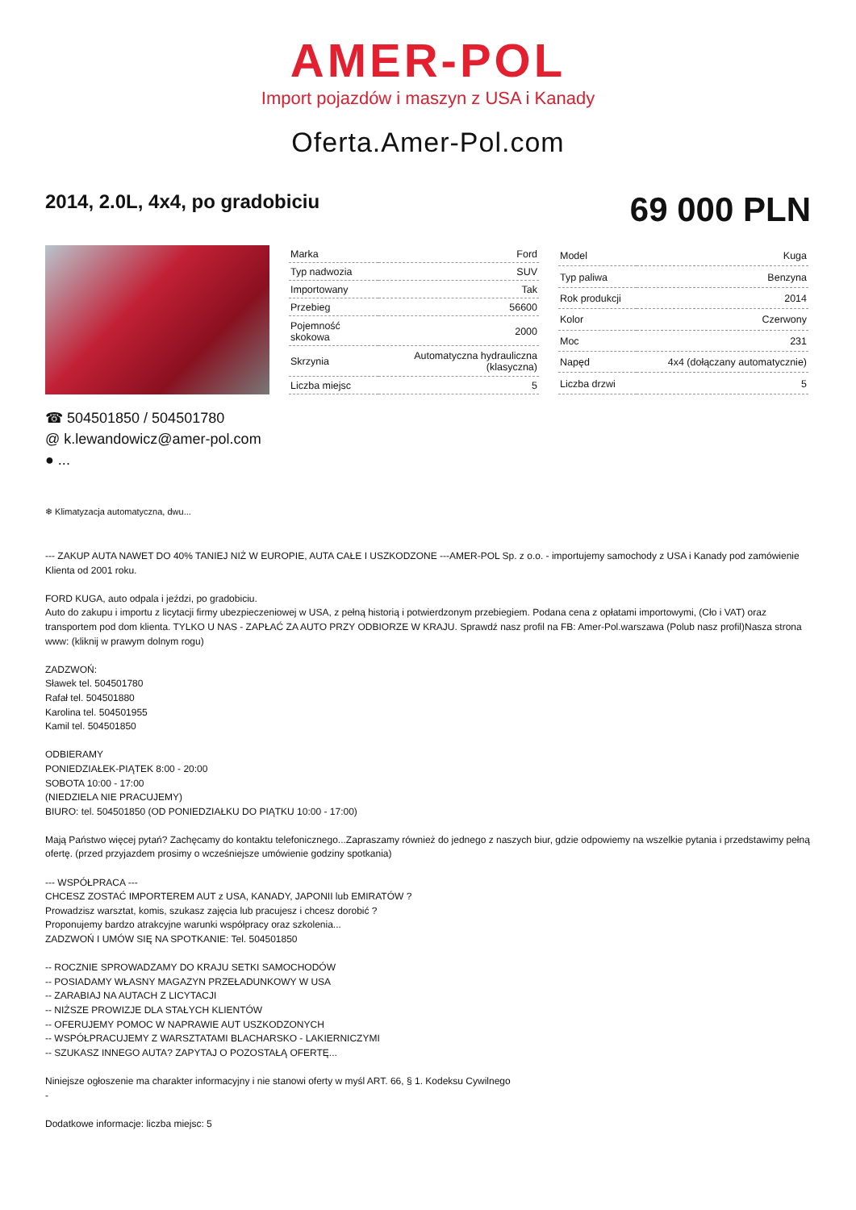AMER-POL
Import pojazdów i maszyn z USA i Kanady
Oferta.Amer-Pol.com
2014, 2.0L, 4x4, po gradobiciu
69 000 PLN
| Marka | Ford |
| Typ nadwozia | SUV |
| Importowany | Tak |
| Przebieg | 56600 |
| Pojemność skokowa | 2000 |
| Skrzynia | Automatyczna hydrauliczna (klasyczna) |
| Liczba miejsc | 5 |
| Model | Kuga |
| Typ paliwa | Benzyna |
| Rok produkcji | 2014 |
| Kolor | Czerwony |
| Moc | 231 |
| Napęd | 4x4 (dołączany automatycznie) |
| Liczba drzwi | 5 |
☎ 504501850 / 504501780
@ k.lewandowicz@amer-pol.com
● ...
❄ Klimatyzacja automatyczna, dwu...
--- ZAKUP AUTA NAWET DO 40% TANIEJ NIŻ W EUROPIE, AUTA CAŁE I USZKODZONE ---AMER-POL Sp. z o.o. - importujemy samochody z USA i Kanady pod zamówienie Klienta od 2001 roku.
FORD KUGA, auto odpala i jeździ, po gradobiciu.
Auto do zakupu i importu z licytacji firmy ubezpieczeniowej w USA, z pełną historią i potwierdzonym przebiegiem. Podana cena z opłatami importowymi, (Cło i VAT) oraz transportem pod dom klienta. TYLKO U NAS - ZAPŁAĆ ZA AUTO PRZY ODBIORZE W KRAJU. Sprawdź nasz profil na FB: Amer-Pol.warszawa (Polub nasz profil)Nasza strona www: (kliknij w prawym dolnym rogu)
ZADZWOŃ:
Sławek tel. 504501780
Rafał tel. 504501880
Karolina tel. 504501955
Kamil tel. 504501850
ODBIERAMY
PONIEDZIAŁEK-PIĄTEK 8:00 - 20:00
SOBOTA 10:00 - 17:00
(NIEDZIELA NIE PRACUJEMY)
BIURO: tel. 504501850 (OD PONIEDZIAŁKU DO PIĄTKU 10:00 - 17:00)
Mają Państwo więcej pytań? Zachęcamy do kontaktu telefonicznego...Zapraszamy również do jednego z naszych biur, gdzie odpowiemy na wszelkie pytania i przedstawimy pełną ofertę. (przed przyjazdem prosimy o wcześniejsze umówienie godziny spotkania)
--- WSPÓŁPRACA ---
CHCESZ ZOSTAĆ IMPORTEREM AUT z USA, KANADY, JAPONII lub EMIRATÓW ?
Prowadzisz warsztat, komis, szukasz zajęcia lub pracujesz i chcesz dorobić ?
Proponujemy bardzo atrakcyjne warunki współpracy oraz szkolenia...
ZADZWOŃ I UMÓW SIĘ NA SPOTKANIE: Tel. 504501850
-- ROCZNIE SPROWADZAMY DO KRAJU SETKI SAMOCHODÓW
-- POSIADAMY WŁASNY MAGAZYN PRZEŁADUNKOWY W USA
-- ZARABIAJ NA AUTACH Z LICYTACJI
-- NIŻSZE PROWIZJE DLA STAŁYCH KLIENTÓW
-- OFERUJEMY POMOC W NAPRAWIE AUT USZKODZONYCH
-- WSPÓŁPRACUJEMY Z WARSZTATAMI BLACHARSKO - LAKIERNICZYMI
-- SZUKASZ INNEGO AUTA? ZAPYTAJ O POZOSTAŁĄ OFERTĘ...
Niniejsze ogłoszenie ma charakter informacyjny i nie stanowi oferty w myśl ART. 66, § 1. Kodeksu Cywilnego
-
Dodatkowe informacje: liczba miejsc: 5